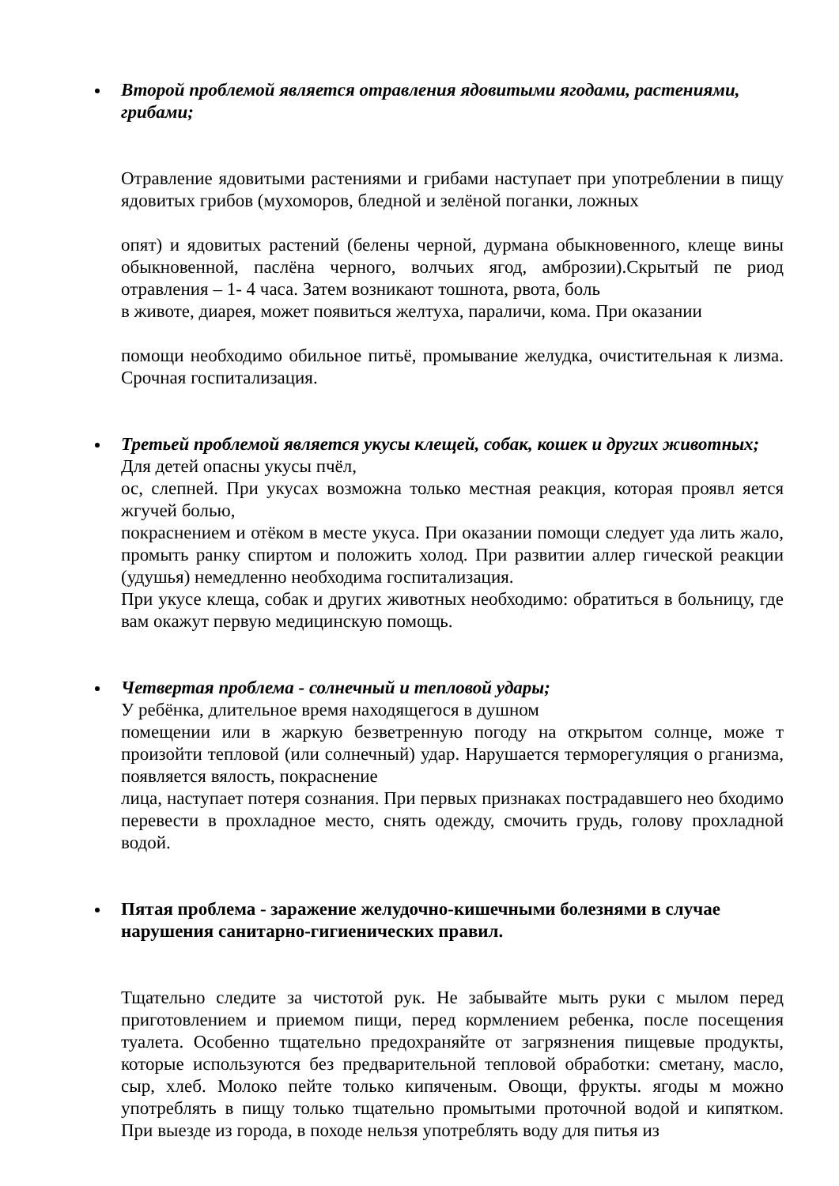Второй проблемой является отравления ядовитыми ягодами, растениями, грибами;
Отравление ядовитыми растениями и грибами наступает при употреблении в пищу ядовитых грибов (мухоморов, бледной и зелёной поганки, ложных
опят) и ядовитых растений (белены черной, дурмана обыкновенного, клеще вины обыкновенной, паслёна черного, волчьих ягод, амброзии).Скрытый пе риод отравления – 1- 4 часа. Затем возникают тошнота, рвота, боль
в животе, диарея, может появиться желтуха, параличи, кома. При оказании
помощи необходимо обильное питьё, промывание желудка, очистительная к лизма. Срочная госпитализация.
Третьей проблемой является укусы клещей, собак, кошек и других животных;
Для детей опасны укусы пчёл,
ос, слепней. При укусах возможна только местная реакция, которая проявл яется жгучей болью,
покраснением и отёком в месте укуса. При оказании помощи следует уда лить жало, промыть ранку спиртом и положить холод. При развитии аллер гической реакции (удушья) немедленно необходима госпитализация.
При укусе клеща, собак и других животных необходимо: обратиться в больницу, где вам окажут первую медицинскую помощь.
Четвертая проблема - солнечный и тепловой удары;
У ребёнка, длительное время находящегося в душном
помещении или в жаркую безветренную погоду на открытом солнце, може т произойти тепловой (или солнечный) удар. Нарушается терморегуляция о рганизма, появляется вялость, покраснение
лица, наступает потеря сознания. При первых признаках пострадавшего нео бходимо перевести в прохладное место, снять одежду, смочить грудь, голову прохладной водой.
Пятая проблема - заражение желудочно-кишечными болезнями в случае нарушения санитарно-гигиенических правил.
Тщательно следите за чистотой рук. Не забывайте мыть руки с мылом перед приготовлением и приемом пищи, перед кормлением ребенка, после посещения туалета. Особенно тщательно предохраняйте от загрязнения пищевые продукты, которые используются без предварительной тепловой обработки: сметану, масло, сыр, хлеб. Молоко пейте только кипяченым. Овощи, фрукты. ягоды м можно употреблять в пищу только тщательно промытыми проточной водой и кипятком. При выезде из города, в походе нельзя употреблять воду для питья из